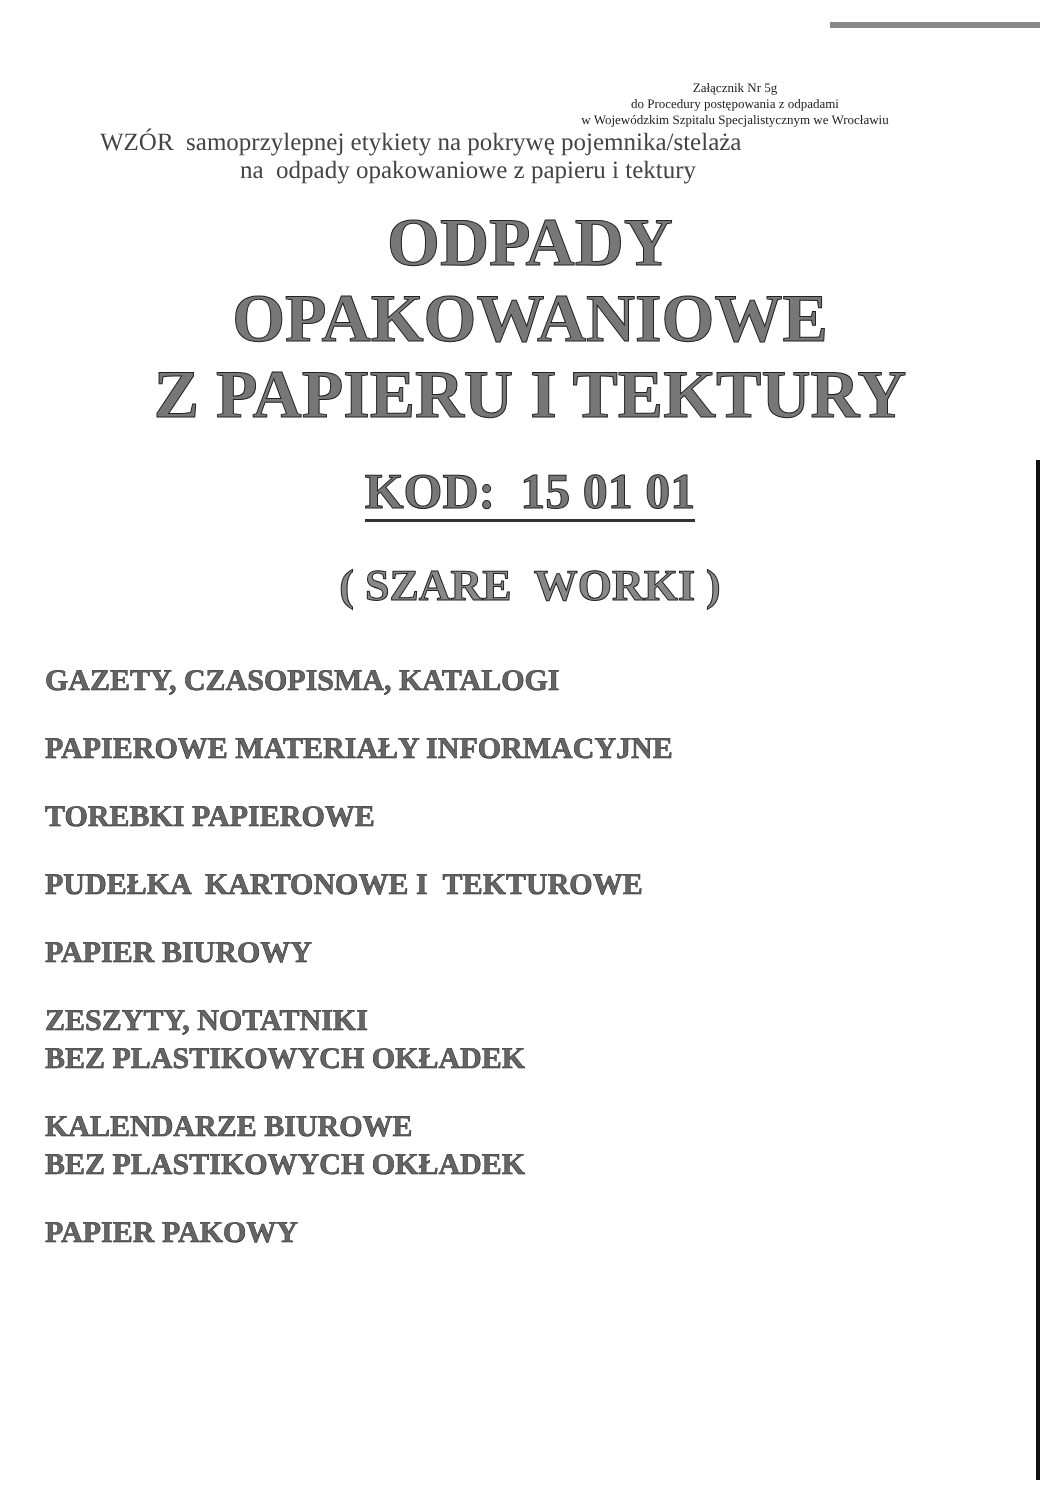Załącznik Nr 5g
do Procedury postępowania z odpadami
w Wojewódzkim Szpitalu Specjalistycznym we Wrocławiu
WZÓR samoprzylepnej etykiety na pokrywę pojemnika/stelaża
na odpady opakowaniowe z papieru i tektury
ODPADY
OPAKOWANIOWE
Z PAPIERU I TEKTURY
KOD: 15 01 01
( SZARE WORKI )
GAZETY, CZASOPISMA, KATALOGI
PAPIEROWE MATERIAŁY INFORMACYJNE
TOREBKI PAPIEROWE
PUDEŁKA KARTONOWE I TEKTUROWE
PAPIER BIUROWY
ZESZYTY, NOTATNIKI
BEZ PLASTIKOWYCH OKŁADEK
KALENDARZE BIUROWE
BEZ PLASTIKOWYCH OKŁADEK
PAPIER PAKOWY